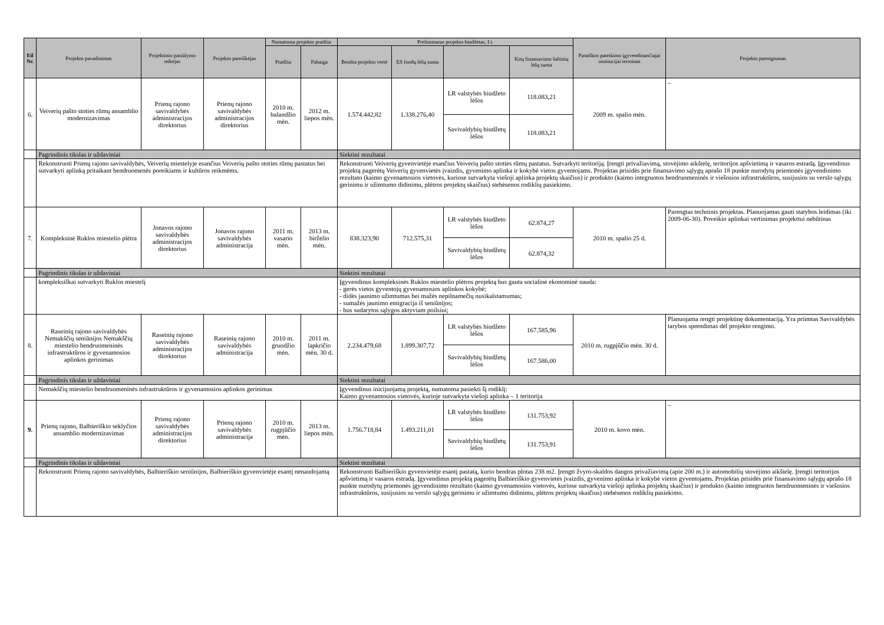| Eil Nr. | Projekto pavadinimas | Projektinio pasiūlymo teikėjas | Projekto pareiškėjas | Numatoma projekto pradžia | | Preliminarus projekto biudžetas, Lt. | | | | Paraiškos pateikimo įgyvendinančiajai institucijai terminas | Projekto parengtumas |
| --- | --- | --- | --- | --- | --- | --- | --- | --- | --- | --- | --- |
| | | | | Pradžia | Pabaiga | Bendra projekto vertė | ES fondų lėšų suma | | Kitų finansavimo šaltinių lėšų suma | | |
| 6. | Veiverių pašto stoties rūmų ansamblio modernizavimas | Prienų rajono savivaldybės administracijos direktorius | Prienų rajono savivaldybės administracijos direktorius | 2010 m. balandžio mėn. | 2012 m. liepos mėn. | 1.574.442,82 | 1.338.276,40 | LR valstybės biudžeto lėšos | 118.083,21 | 2009 m. spalio mėn. | – |
| | | | | | | | | Savivaldybių biudžetų lėšos | 118.083,21 | | |
| | Pagrindinis tikslas ir uždaviniai | | | | | Siektini rezultatai | | | | | |
| | Rekonstruoti Prienų rajono savivaldybės, Veiverių miestelyje esančius Veiverių pašto stoties rūmų pastatus bei sutvarkyti aplinką pritaikant bendruomenės poreikiams ir kultūros reikmėms. | | | | | Rekonstruoti Veiverių gyvenvietėje esančius Veiverių pašto stoties rūmų pastatus. Sutvarkyti teritoriją. Įrengti privažiavimą, stovėjimo aikštelę, teritorijos apšvietimą ir vasaros estradą. Įgyvendinus projektą pagerėtų Veiverių gyvenvietės įvaizdis, gyvenimo aplinka ir kokybė vietos gyventojams. Projektas prisidės prie finansavimo sąlygų aprašo 18 punkte nurodytų priemonės įgyvendinimo rezultato (kaimo gyvenamosios vietovės, kuriose sutvarkyta viešoji aplinka projektų skaičius) ir produkto (kaimo integruotos bendruomeninės ir viešosios infrastruktūros, susijusios su verslo sąlygų gerinimu ir užimtumo didinimu, plėtros projektų skaičius) stebėsenos rodiklių pasiekimo. | | | | | |
| 7. | Kompleksinė Ruklos miestelio plėtra | Jonavos rajono savivaldybės administracijos direktorius | Jonavos rajono savivaldybės administracija | 2011 m. vasario mėn. | 2013 m. birželio mėn. | 838.323,90 | 712.575,31 | LR valstybės biudžeto lėšos | 62.874,27 | 2010 m. spalio 25 d. | Parengtas techninis projektas. Planuojamas gauti statybos leidimas (iki 2009-06-30). Poveikio aplinkai vertinimas projekttui nebūtinas |
| | | | | | | | | Savivaldybių biudžetų lėšos | 62.874,32 | | |
| | Pagrindinis tikslas ir uždaviniai | | | | | Siektini rezultatai | | | | | |
| | kompleksiškai sutvarkyti Ruklos miestelį | | | | | Įgyvendinus kompleksinės Ruklos miestelio plėtros projektą bus gauta socialinė ekonominė nauda: - gerės vietos gyventojų gyvenamosios aplinkos kokybė; - didės jaunimo užimtumas bei mažės nepilnamečių nusikalstamumas; - sumažės jaunimo emigracija iš seniūnijos; - bus sudarytos sąlygos aktyviam poilsiui; | | | | | |
| 8. | Raseinių rajono savivaldybės Nemakščių seniūnijos Nemakščių miestelio bendruomeninės infrastruktūros ir gyvenamosios aplinkos gerinimas | Raseinių rajono savivaldybės administracijos direktorius | Raseinių rajono savivaldybės administracija | 2010 m. gruodžio mėn. | 2011 m. lapkričio mėn. 30 d. | 2.234.479,68 | 1.899.307,72 | LR valstybės biudžeto lėšos | 167.585,96 | 2010 m. rugpjūčio mėn. 30 d. | Planuojama rengti projektinę dokumentaciją. Yra priimtas Savivaldybės tarybos sprendimas dėl projekto rengimo. |
| | | | | | | | | Savivaldybių biudžetų lėšos | 167.586,00 | | |
| | Pagrindinis tikslas ir uždaviniai | | | | | Siektini rezultatai | | | | | |
| | Nemakščių miestelio bendruomeninės infrastruktūros ir gyvenamosios aplinkos gerinimas | | | | | Įgyvendinus inicijuojamą projektą, numatoma pasiekti šį rodiklį: Kaimo gyvenamosios vietovės, kurioje sutvarkyta viešoji aplinka – 1 teritorija | | | | | |
| 9. | Prienų rajono, Balbieriškio seklyčios ansamblio modernizavimas | Prienų rajono savivaldybės administracijos direktorius | Prienų rajono savivaldybės administracija | 2010 m. rugpjūčio mėn. | 2013 m. liepos mėn. | 1.756.718,84 | 1.493.211,01 | LR valstybės biudžeto lėšos | 131.753,92 | 2010 m. kovo mėn. | – |
| | | | | | | | | Savivaldybių biudžetų lėšos | 131.753,91 | | |
| | Pagrindinis tikslas ir uždaviniai | | | | | Siektini rezultatai | | | | | |
| | Rekonstruoti Prienų rajono savivaldybės, Balbieriškio seniūnijos, Balbieriškio gyvenvietėje esantį nenaudojamą | | | | | Rekonstruoti Balbieriškio gyvenvietėje esantį pastatą, kurio bendras plotas 238 m2. Įrengti žvyro-skaldos dangos privažiavimą (apie 200 m.) ir automobilių stovėjimo aikštelę. Įrengti teritorijos apšvietimą ir vasaros estradą. Įgyvendinus projektą pagerėtų Balbieriškio gyvenvietės įvaizdis, gyvenimo aplinka ir kokybė vietos gyventojams. Projektas prisidės prie finansavimo sąlygų aprašo 18 punkte nurodytų priemonės įgyvendinimo rezultato (kaimo gyvenamosios vietovės, kuriose sutvarkyta viešoji aplinka projektų skaičius) ir produkto (kaimo integruotos bendruomeninės ir viešosios infrastruktūros, susijusios su verslo sąlygų gerinimu ir užimtumo didinimu, plėtros projektų skaičius) stebėsenos rodiklių pasiekimo. | | | | | |